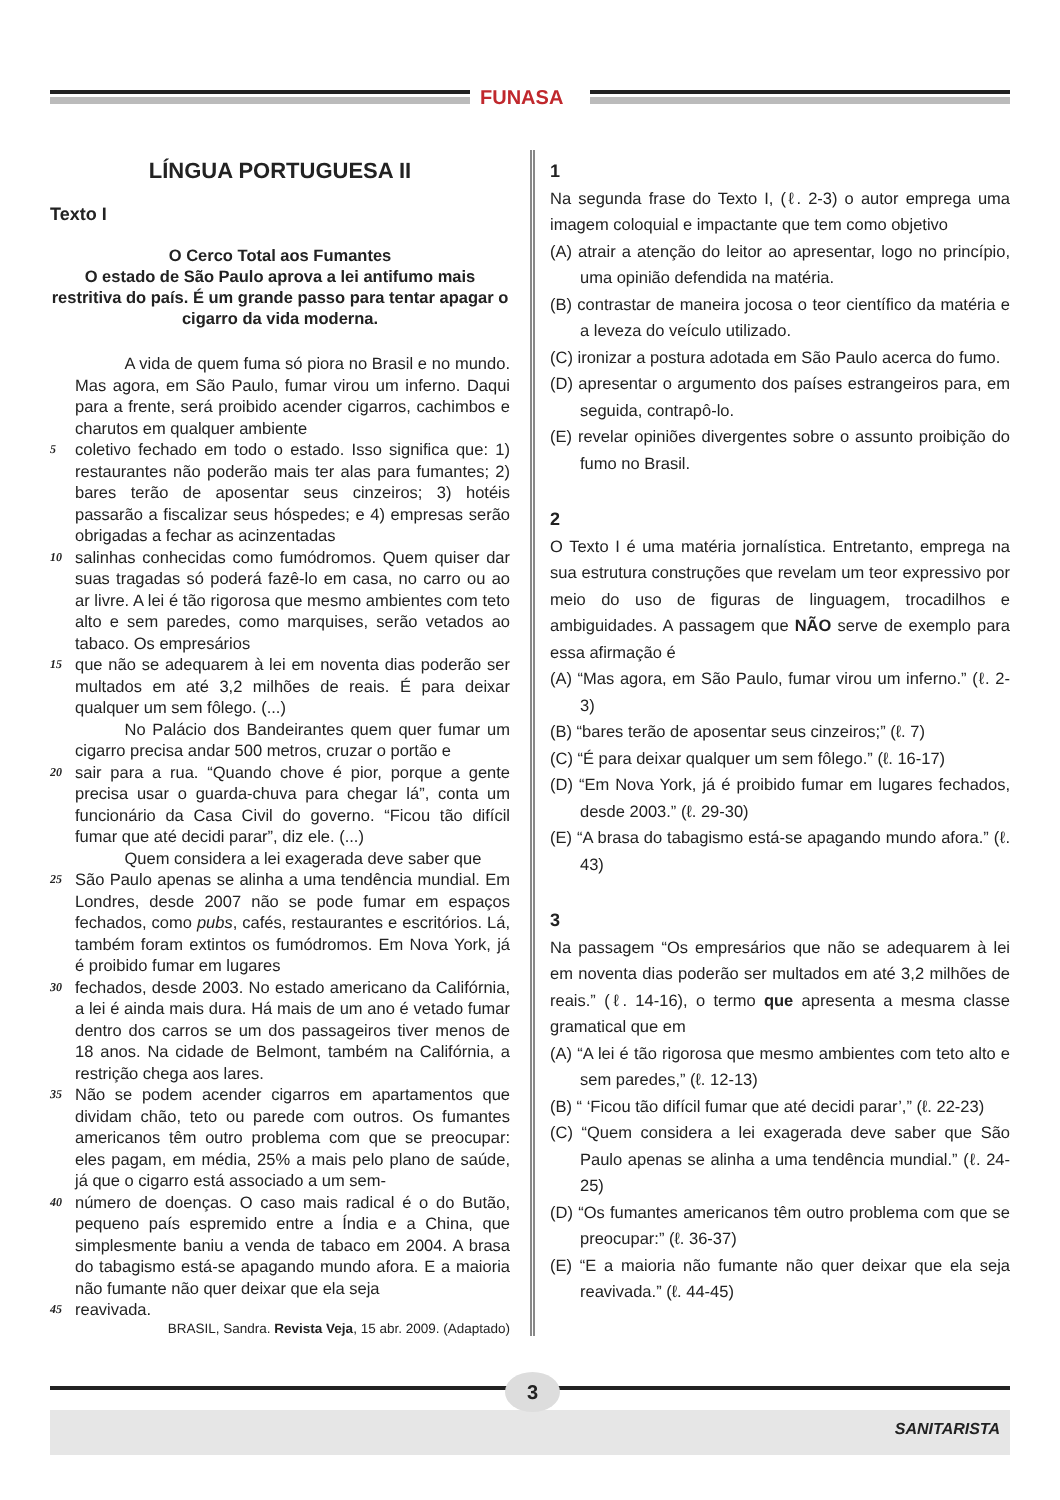FUNASA
LÍNGUA PORTUGUESA II
Texto I
O Cerco Total aos Fumantes
O estado de São Paulo aprova a lei antifumo mais restritiva do país. É um grande passo para tentar apagar o cigarro da vida moderna.
   A vida de quem fuma só piora no Brasil e no mundo. Mas agora, em São Paulo, fumar virou um inferno. Daqui para a frente, será proibido acender cigarros, cachimbos e charutos em qualquer ambiente
5 coletivo fechado em todo o estado. Isso significa que: 1) restaurantes não poderão mais ter alas para fumantes; 2) bares terão de aposentar seus cinzeiros; 3) hotéis passarão a fiscalizar seus hóspedes; e 4) empresas serão obrigadas a fechar as acinzentadas
10 salinhas conhecidas como fumódromos. Quem quiser dar suas tragadas só poderá fazê-lo em casa, no carro ou ao ar livre. A lei é tão rigorosa que mesmo ambientes com teto alto e sem paredes, como marquises, serão vetados ao tabaco. Os empresários
15 que não se adequarem à lei em noventa dias poderão ser multados em até 3,2 milhões de reais. É para deixar qualquer um sem fôlego. (...)
   No Palácio dos Bandeirantes quem quer fumar um cigarro precisa andar 500 metros, cruzar o portão e
20 sair para a rua. “Quando chove é pior, porque a gente precisa usar o guarda-chuva para chegar lá”, conta um funcionário da Casa Civil do governo. “Ficou tão difícil fumar que até decidi parar”, diz ele. (...)
   Quem considera a lei exagerada deve saber que
25 São Paulo apenas se alinha a uma tendência mundial. Em Londres, desde 2007 não se pode fumar em espaços fechados, como pubs, cafés, restaurantes e escritórios. Lá, também foram extintos os fumódromos. Em Nova York, já é proibido fumar em lugares
30 fechados, desde 2003. No estado americano da Califórnia, a lei é ainda mais dura. Há mais de um ano é vetado fumar dentro dos carros se um dos passageiros tiver menos de 18 anos. Na cidade de Belmont, também na Califórnia, a restrição chega aos lares.
35 Não se podem acender cigarros em apartamentos que dividam chão, teto ou parede com outros. Os fumantes americanos têm outro problema com que se preocupar: eles pagam, em média, 25% a mais pelo plano de saúde, já que o cigarro está associado a um sem-
40 número de doenças. O caso mais radical é o do Butão, pequeno país espremido entre a Índia e a China, que simplesmente baniu a venda de tabaco em 2004. A brasa do tabagismo está-se apagando mundo afora. E a maioria não fumante não quer deixar que ela seja
45 reavivada.
BRASIL, Sandra. Revista Veja, 15 abr. 2009. (Adaptado)
1
Na segunda frase do Texto I, (ℓ. 2-3) o autor emprega uma imagem coloquial e impactante que tem como objetivo
(A) atrair a atenção do leitor ao apresentar, logo no princípio, uma opinião defendida na matéria.
(B) contrastar de maneira jocosa o teor científico da matéria e a leveza do veículo utilizado.
(C) ironizar a postura adotada em São Paulo acerca do fumo.
(D) apresentar o argumento dos países estrangeiros para, em seguida, contrapô-lo.
(E) revelar opiniões divergentes sobre o assunto proibição do fumo no Brasil.
2
O Texto I é uma matéria jornalística. Entretanto, emprega na sua estrutura construções que revelam um teor expressivo por meio do uso de figuras de linguagem, trocadilhos e ambiguidades. A passagem que NÃO serve de exemplo para essa afirmação é
(A) “Mas agora, em São Paulo, fumar virou um inferno.” (ℓ. 2-3)
(B) “bares terão de aposentar seus cinzeiros;” (ℓ. 7)
(C) “É para deixar qualquer um sem fôlego.” (ℓ. 16-17)
(D) “Em Nova York, já é proibido fumar em lugares fechados, desde 2003.” (ℓ. 29-30)
(E) “A brasa do tabagismo está-se apagando mundo afora.” (ℓ. 43)
3
Na passagem “Os empresários que não se adequarem à lei em noventa dias poderão ser multados em até 3,2 milhões de reais.” (ℓ. 14-16), o termo que apresenta a mesma classe gramatical que em
(A) “A lei é tão rigorosa que mesmo ambientes com teto alto e sem paredes,” (ℓ. 12-13)
(B) “ ‘Ficou tão difícil fumar que até decidi parar’,” (ℓ. 22-23)
(C) “Quem considera a lei exagerada deve saber que São Paulo apenas se alinha a uma tendência mundial.” (ℓ. 24-25)
(D) “Os fumantes americanos têm outro problema com que se preocupar:” (ℓ. 36-37)
(E) “E a maioria não fumante não quer deixar que ela seja reavivada.” (ℓ. 44-45)
3
SANITARISTA